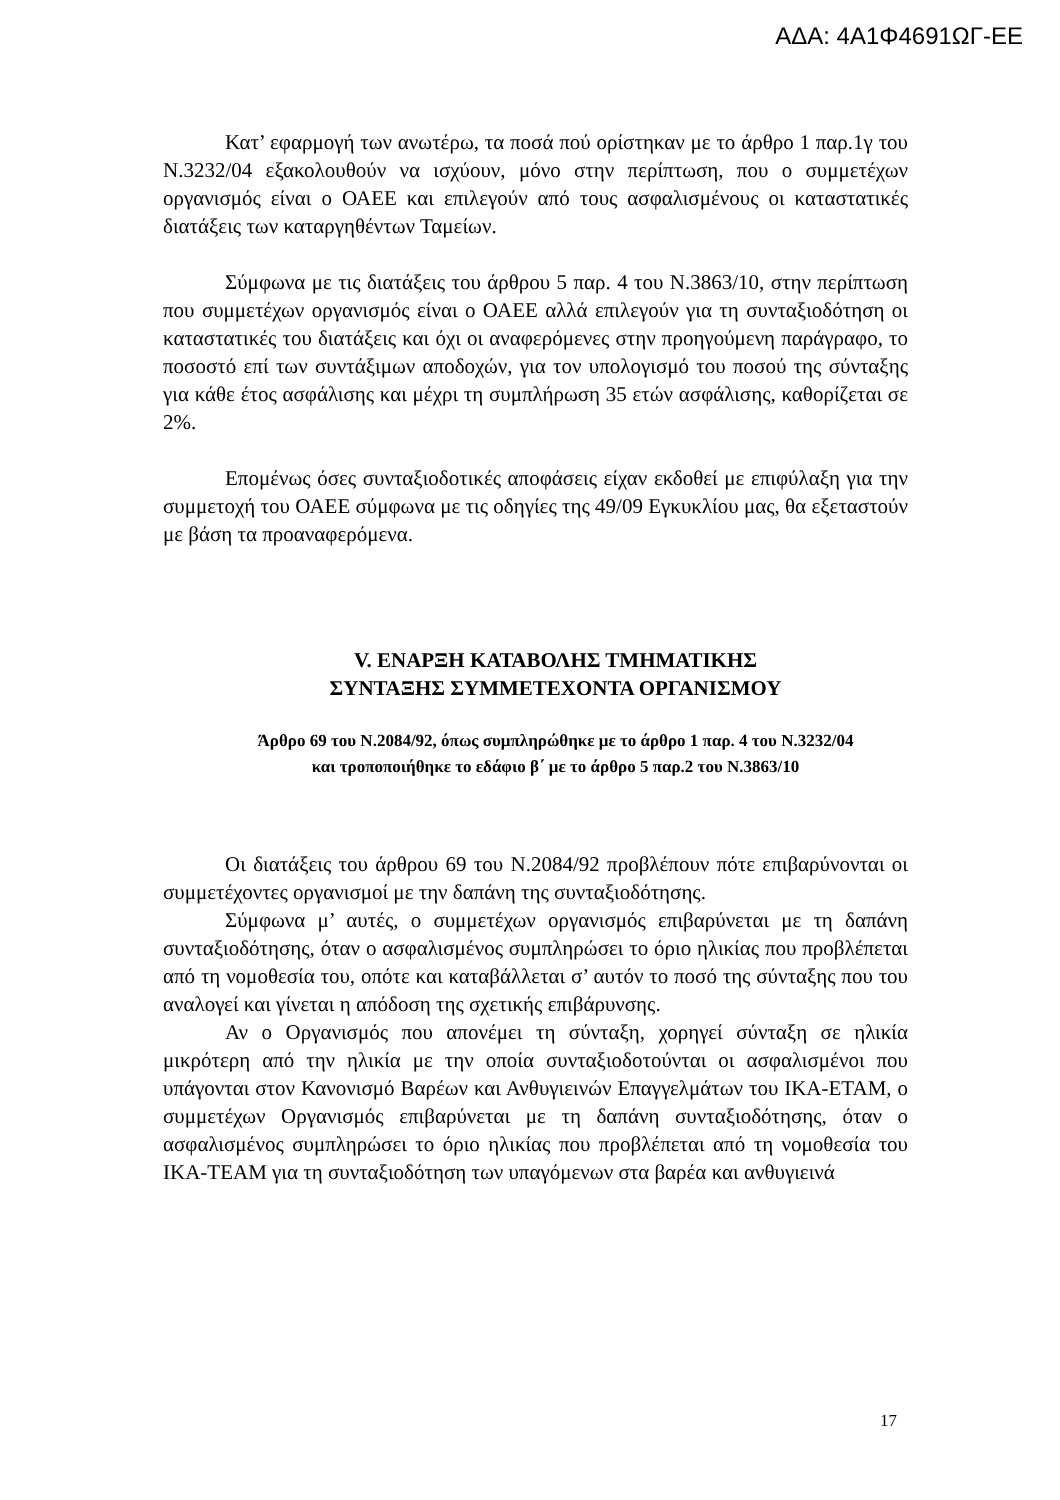ΑΔΑ: 4Α1Φ4691ΩΓ-ΕΕ
Κατ’ εφαρμογή των ανωτέρω, τα ποσά πού ορίστηκαν με το άρθρο 1 παρ.1γ του Ν.3232/04 εξακολουθούν να ισχύουν, μόνο στην περίπτωση, που ο συμμετέχων οργανισμός είναι ο ΟΑΕΕ και επιλεγούν από τους ασφαλισμένους οι καταστατικές διατάξεις των καταργηθέντων Ταμείων.
Σύμφωνα με τις διατάξεις του άρθρου 5 παρ. 4 του Ν.3863/10, στην περίπτωση που συμμετέχων οργανισμός είναι ο ΟΑΕΕ αλλά επιλεγούν για τη συνταξιοδότηση οι καταστατικές του διατάξεις και όχι οι αναφερόμενες στην προηγούμενη παράγραφο, το ποσοστό επί των συντάξιμων αποδοχών, για τον υπολογισμό του ποσού της σύνταξης για κάθε έτος ασφάλισης και μέχρι τη συμπλήρωση 35 ετών ασφάλισης, καθορίζεται σε 2%.
Επομένως όσες συνταξιοδοτικές αποφάσεις είχαν εκδοθεί με επιφύλαξη για την συμμετοχή του ΟΑΕΕ σύμφωνα με τις οδηγίες της 49/09 Εγκυκλίου μας, θα εξεταστούν με βάση τα προαναφερόμενα.
V. ΕΝΑΡΞΗ ΚΑΤΑΒΟΛΗΣ ΤΜΗΜΑΤΙΚΗΣ
ΣΥΝΤΑΞΗΣ ΣΥΜΜΕΤΕΧΟΝΤΑ ΟΡΓΑΝΙΣΜΟΥ
Άρθρο 69 του Ν.2084/92, όπως συμπληρώθηκε με το άρθρο 1 παρ. 4 του Ν.3232/04
και τροποποιήθηκε το εδάφιο β΄ με το άρθρο 5 παρ.2 του Ν.3863/10
Οι διατάξεις του άρθρου 69 του Ν.2084/92 προβλέπουν πότε επιβαρύνονται οι συμμετέχοντες οργανισμοί με την δαπάνη της συνταξιοδότησης.
Σύμφωνα μ’ αυτές, ο συμμετέχων οργανισμός επιβαρύνεται με τη δαπάνη συνταξιοδότησης, όταν ο ασφαλισμένος συμπληρώσει το όριο ηλικίας που προβλέπεται από τη νομοθεσία του, οπότε και καταβάλλεται σ’ αυτόν το ποσό της σύνταξης που του αναλογεί και γίνεται η απόδοση της σχετικής επιβάρυνσης.
Αν ο Οργανισμός που απονέμει τη σύνταξη, χορηγεί σύνταξη σε ηλικία μικρότερη από την ηλικία με την οποία συνταξιοδοτούνται οι ασφαλισμένοι που υπάγονται στον Κανονισμό Βαρέων και Ανθυγιεινών Επαγγελμάτων του ΙΚΑ-ΕΤΑΜ, ο συμμετέχων Οργανισμός επιβαρύνεται με τη δαπάνη συνταξιοδότησης, όταν ο ασφαλισμένος συμπληρώσει το όριο ηλικίας που προβλέπεται από τη νομοθεσία του ΙΚΑ-ΤΕΑΜ για τη συνταξιοδότηση των υπαγόμενων στα βαρέα και ανθυγιεινά
17